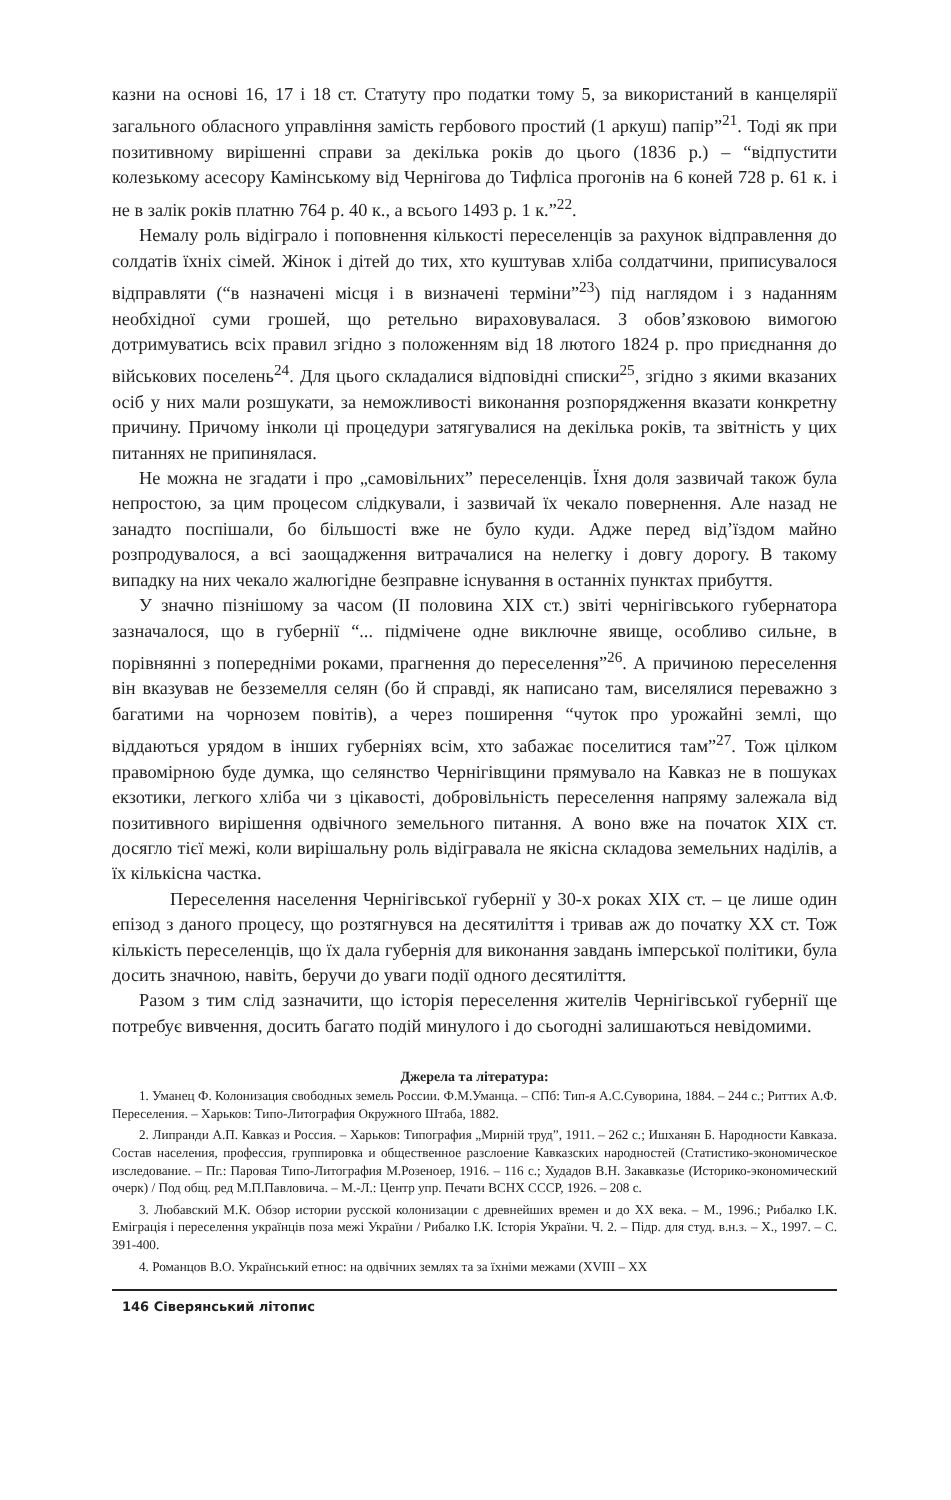казни на основі 16, 17 і 18 ст. Статуту про податки тому 5, за використаний в канцелярії загального обласного управління замість гербового простий (1 аркуш) папір”<sup>21</sup>. Тоді як при позитивному вирішенні справи за декілька років до цього (1836 р.) – “відпустити колезькому асесору Камінському від Чернігова до Тифліса прогонів на 6 коней 728 р. 61 к. і не в залік років платню 764 р. 40 к., а всього 1493 р. 1 к.”<sup>22</sup>.
Немалу роль відіграло і поповнення кількості переселенців за рахунок відправлення до солдатів їхніх сімей. Жінок і дітей до тих, хто куштував хліба солдатчини, приписувалося відправляти (“в назначені місця і в визначені терміни”<sup>23</sup>) під наглядом і з наданням необхідної суми грошей, що ретельно вираховувалася. З обов’язковою вимогою дотримуватись всіх правил згідно з положенням від 18 лютого 1824 р. про приєднання до військових поселень<sup>24</sup>. Для цього складалися відповідні списки<sup>25</sup>, згідно з якими вказаних осіб у них мали розшукати, за неможливості виконання розпорядження вказати конкретну причину. Причому інколи ці процедури затягувалися на декілька років, та звітність у цих питаннях не припинялася.
Не можна не згадати і про „самовільних” переселенців. Їхня доля зазвичай також була непростою, за цим процесом слідкували, і зазвичай їх чекало повернення. Але назад не занадто поспішали, бо більшості вже не було куди. Адже перед від’їздом майно розпродувалося, а всі заощадження витрачалися на нелегку і довгу дорогу. В такому випадку на них чекало жалюгідне безправне існування в останніх пунктах прибуття.
У значно пізнішому за часом (ІІ половина XIX ст.) звіті чернігівського губернатора зазначалося, що в губернії “... підмічене одне виключне явище, особливо сильне, в порівнянні з попередніми роками, прагнення до переселення”<sup>26</sup>. А причиною переселення він вказував не безземелля селян (бо й справді, як написано там, виселялися переважно з багатими на чорнозем повітів), а через поширення “чуток про урожайні землі, що віддаються урядом в інших губерніях всім, хто забажає поселитися там”<sup>27</sup>. Тож цілком правомірною буде думка, що селянство Чернігівщини прямувало на Кавказ не в пошуках екзотики, легкого хліба чи з цікавості, добровільність переселення напряму залежала від позитивного вирішення одвічного земельного питання. А воно вже на початок XIX ст. досягло тієї межі, коли вирішальну роль відігравала не якісна складова земельних наділів, а їх кількісна частка.
Переселення населення Чернігівської губернії у 30-х роках XIX ст. – це лише один епізод з даного процесу, що розтягнувся на десятиліття і тривав аж до початку XX ст. Тож кількість переселенців, що їх дала губернія для виконання завдань імперської політики, була досить значною, навіть, беручи до уваги події одного десятиліття.
Разом з тим слід зазначити, що історія переселення жителів Чернігівської губернії ще потребує вивчення, досить багато подій минулого і до сьогодні залишаються невідомими.
Джерела та література:
1. Уманец Ф. Колонизация свободных земель России. Ф.М.Уманца. – СПб: Тип-я А.С.Суворина, 1884. – 244 с.; Риттих А.Ф. Переселения. – Харьков: Типо-Литография Окружного Штаба, 1882.
2. Липранди А.П. Кавказ и Россия. – Харьков: Типография „Мирній труд”, 1911. – 262 с.; Ишханян Б. Народности Кавказа. Состав населения, профессия, группировка и общественное разслоение Кавказских народностей (Статистико-экономическое изследование. – Пг.: Паровая Типо-Литография М.Розеноер, 1916. – 116 с.; Худадов В.Н. Закавказье (Историко-экономический очерк) / Под общ. ред М.П.Павловича. – М.-Л.: Центр упр. Печати ВСНХ СССР, 1926. – 208 с.
3. Любавский М.К. Обзор истории русской колонизации с древнейших времен и до XX века. – М., 1996.; Рибалко І.К. Еміграція і переселення українців поза межі України / Рибалко І.К. Історія України. Ч. 2. – Підр. для студ. в.н.з. – Х., 1997. – С. 391-400.
4. Романцов В.О. Український етнос: на одвічних землях та за їхніми межами (XVIII – XX
146 Сіверянський літопис